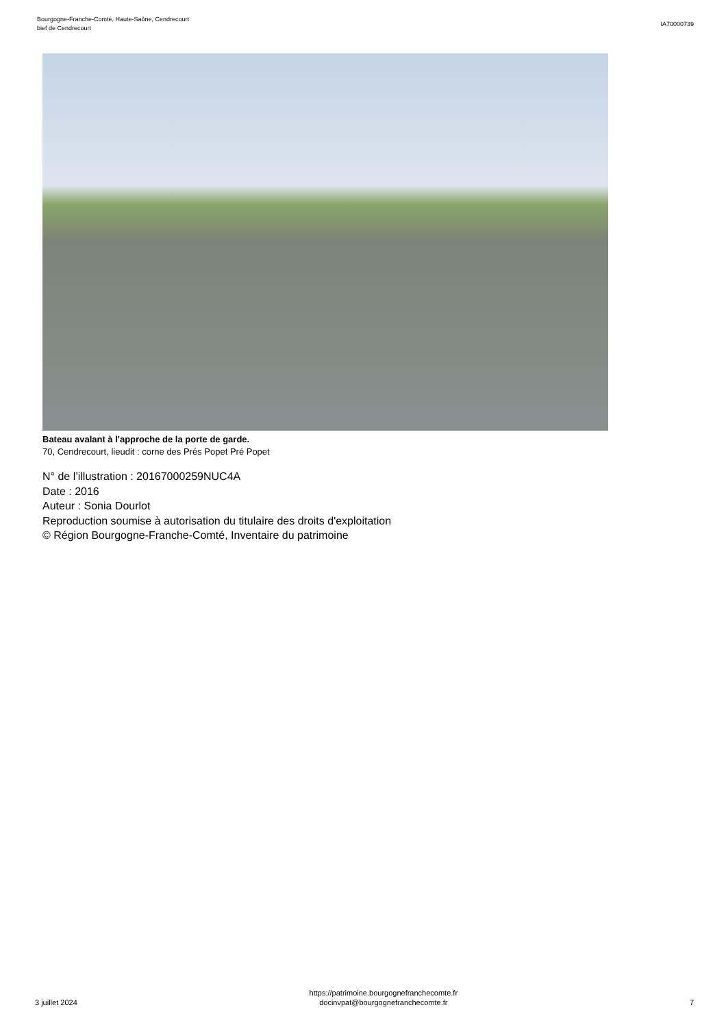Bourgogne-Franche-Comté, Haute-Saône, Cendrecourt
bief de Cendrecourt
IA70000739
Bateau avalant à l'approche de la porte de garde.
70, Cendrecourt, lieudit : corne des Prés Popet Pré Popet
N° de l’illustration : 20167000259NUC4A
Date : 2016
Auteur : Sonia Dourlot
Reproduction soumise à autorisation du titulaire des droits d'exploitation
© Région Bourgogne-Franche-Comté, Inventaire du patrimoine
3 juillet 2024
https://patrimoine.bourgognefranchecomte.fr
docinvpat@bourgognefranchecomte.fr
7